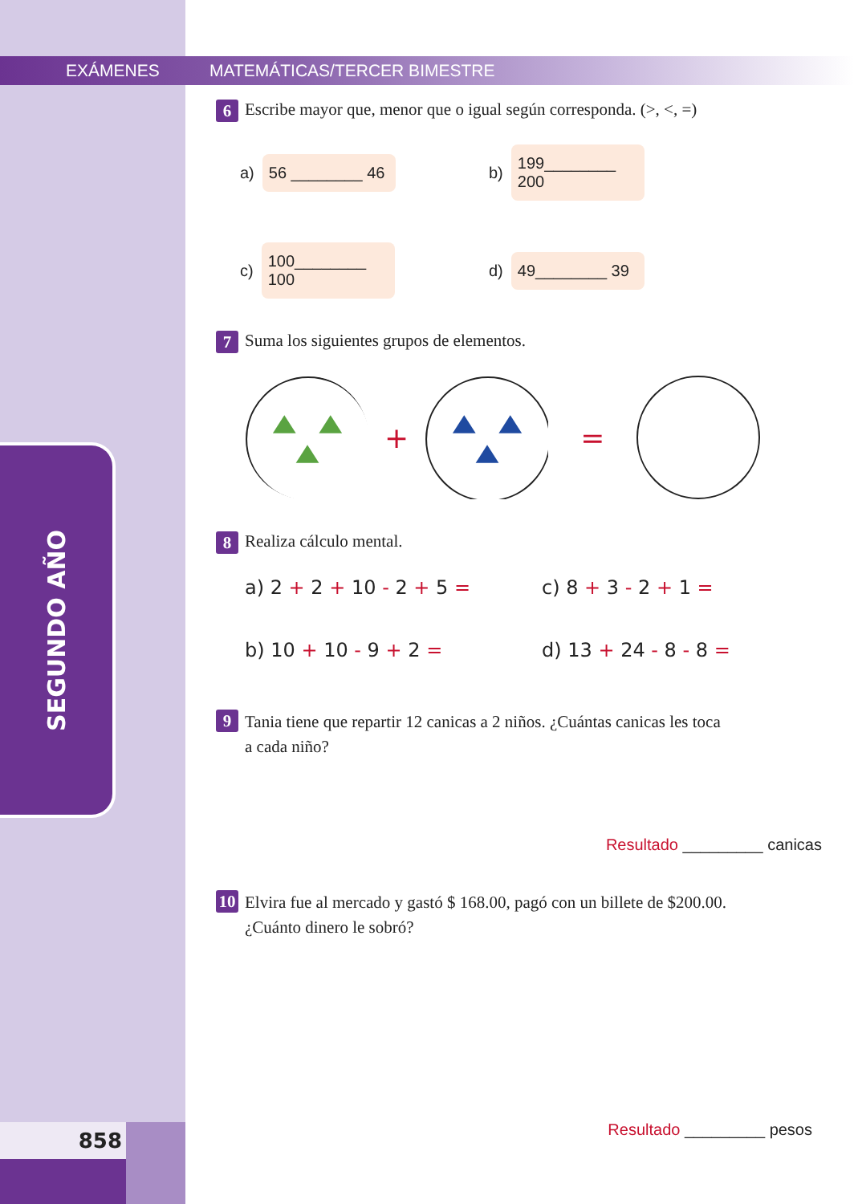858
EXÁMENES
SEGUNDO AÑO
MATEMÁTICAS/TERCER BIMESTRE
6 Escribe mayor que, menor que o igual según corresponda. (>, <, =)
a) 56 ________ 46
b) 199________ 200
c) 100________ 100
d) 49________ 39
7 Suma los siguientes grupos de elementos.
+ =
8 Realiza cálculo mental.
a) 2 + 2 + 10 - 2 + 5 = c) 8 + 3 - 2 + 1 =
b) 10 + 10 - 9 + 2 = d) 13 + 24 - 8 - 8 =
9 Tania tiene que repartir 12 canicas a 2 niños. ¿Cuántas canicas les toca
a cada niño?
Resultado _________ canicas
10 Elvira fue al mercado y gastó $ 168.00, pagó con un billete de $200.00.
¿Cuánto dinero le sobró?
Resultado _________ pesos